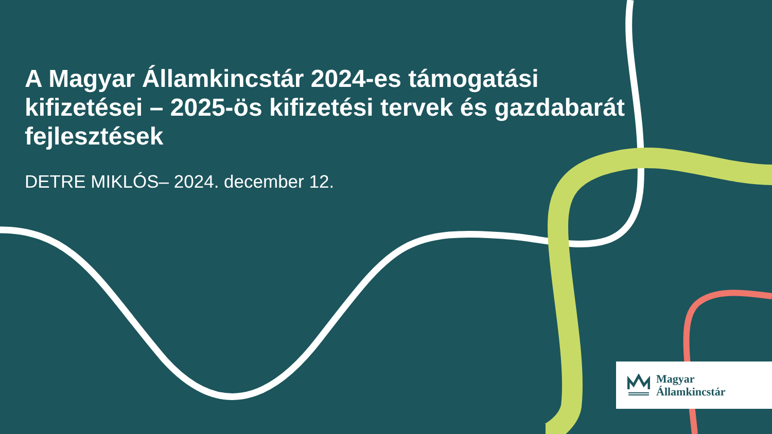A Magyar Államkincstár 2024-es támogatási kifizetései – 2025-ös kifizetési tervek és gazdabarát fejlesztések
DETRE MIKLÓS– 2024. december 12.
Magyar
Államkincstár